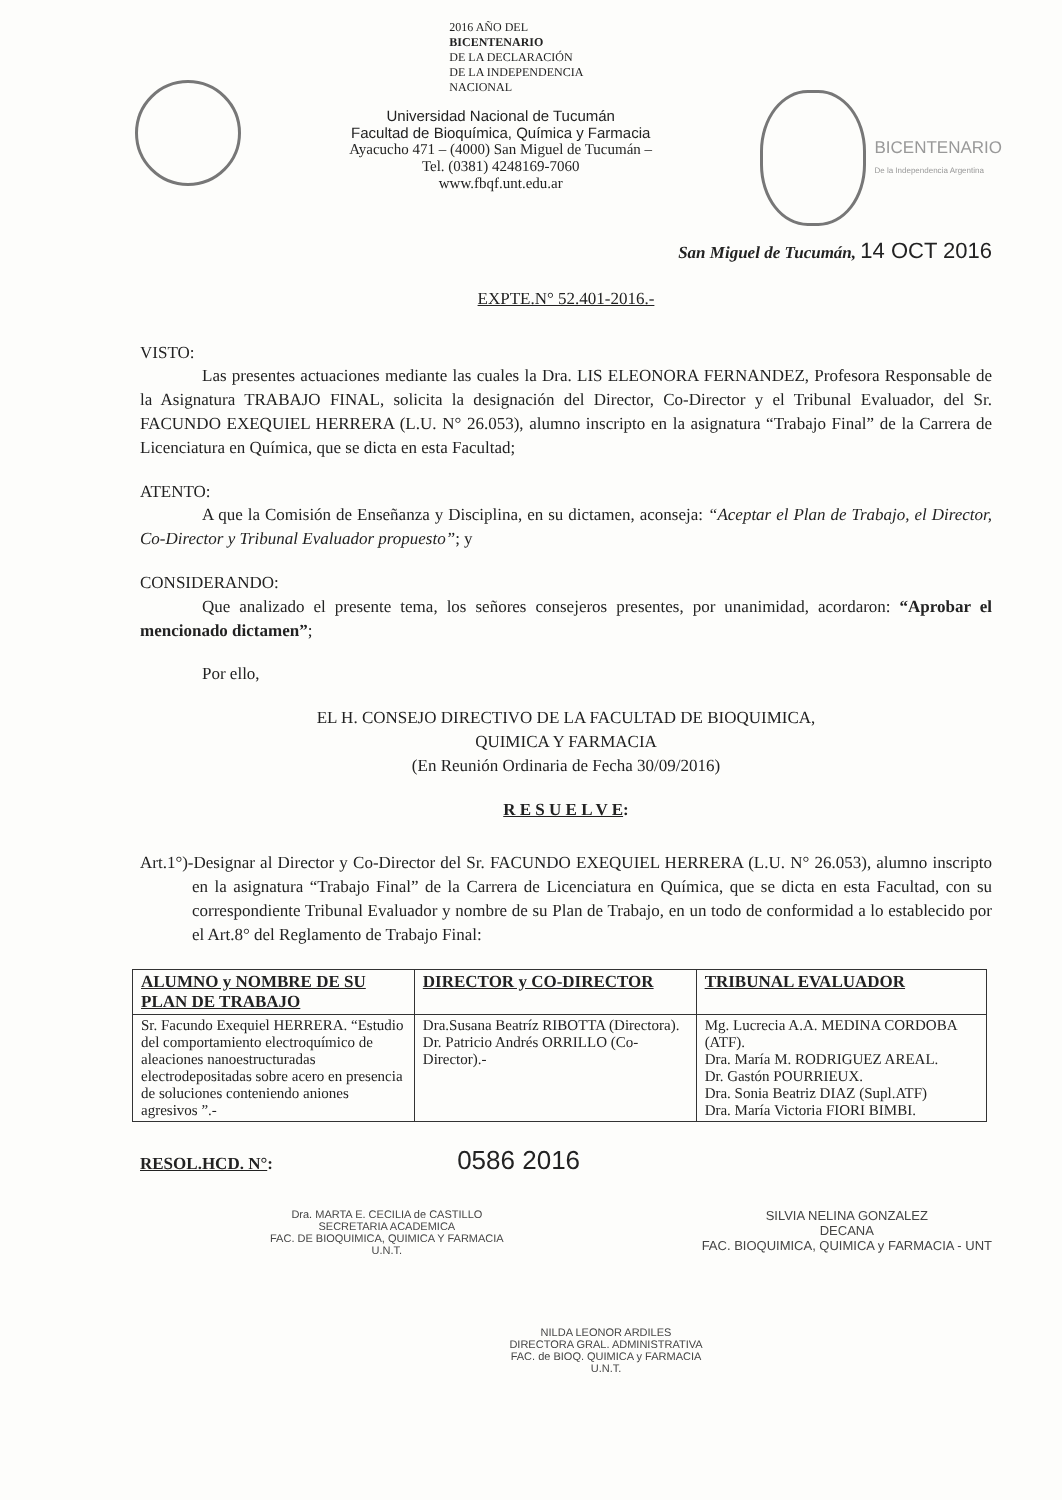2016 AÑO DEL
BICENTENARIO
DE LA DECLARACIÓN
DE LA INDEPENDENCIA
NACIONAL
Universidad Nacional de Tucumán
Facultad de Bioquímica, Química y Farmacia
Ayacucho 471 – (4000) San Miguel de Tucumán –
Tel. (0381) 4248169-7060
www.fbqf.unt.edu.ar
BICENTENARIO
De la Independencia Argentina
San Miguel de Tucumán, 14 OCT 2016
EXPTE.N° 52.401-2016.-
VISTO:
Las presentes actuaciones mediante las cuales la Dra. LIS ELEONORA FERNANDEZ, Profesora Responsable de la Asignatura TRABAJO FINAL, solicita la designación del Director, Co-Director y el Tribunal Evaluador, del Sr. FACUNDO EXEQUIEL HERRERA (L.U. N° 26.053), alumno inscripto en la asignatura “Trabajo Final” de la Carrera de Licenciatura en Química, que se dicta en esta Facultad;
ATENTO:
A que la Comisión de Enseñanza y Disciplina, en su dictamen, aconseja: “Aceptar el Plan de Trabajo, el Director, Co-Director y Tribunal Evaluador propuesto”; y
CONSIDERANDO:
Que analizado el presente tema, los señores consejeros presentes, por unanimidad, acordaron: “Aprobar el mencionado dictamen”;
Por ello,
EL H. CONSEJO DIRECTIVO DE LA FACULTAD DE BIOQUIMICA,
QUIMICA Y FARMACIA
(En Reunión Ordinaria de Fecha 30/09/2016)
R E S U E L V E:
Art.1°)-Designar al Director y Co-Director del Sr. FACUNDO EXEQUIEL HERRERA (L.U. N° 26.053), alumno inscripto en la asignatura “Trabajo Final” de la Carrera de Licenciatura en Química, que se dicta en esta Facultad, con su correspondiente Tribunal Evaluador y nombre de su Plan de Trabajo, en un todo de conformidad a lo establecido por el Art.8° del Reglamento de Trabajo Final:
| ALUMNO y NOMBRE DE SU PLAN DE TRABAJO | DIRECTOR y CO-DIRECTOR | TRIBUNAL EVALUADOR |
| --- | --- | --- |
| Sr. Facundo Exequiel HERRERA. “Estudio del comportamiento electroquímico de aleaciones nanoestructuradas electrodepositadas sobre acero en presencia de soluciones conteniendo aniones agresivos ”.- | Dra.Susana Beatríz RIBOTTA (Directora). Dr. Patricio Andrés ORRILLO (Co-Director).- | Mg. Lucrecia A.A. MEDINA CORDOBA (ATF). Dra. María M. RODRIGUEZ AREAL. Dr. Gastón POURRIEUX. Dra. Sonia Beatriz DIAZ (Supl.ATF) Dra. María Victoria FIORI BIMBI. |
RESOL.HCD. N°: 0586 2016
Dra. MARTA E. CECILIA de CASTILLO
SECRETARIA ACADEMICA
FAC. DE BIOQUIMICA, QUIMICA Y FARMACIA
U.N.T.
SILVIA NELINA GONZALEZ
DECANA
FAC. BIOQUIMICA, QUIMICA y FARMACIA - UNT
NILDA LEONOR ARDILES
DIRECTORA GRAL. ADMINISTRATIVA
FAC. de BIOQ. QUIMICA y FARMACIA
U.N.T.